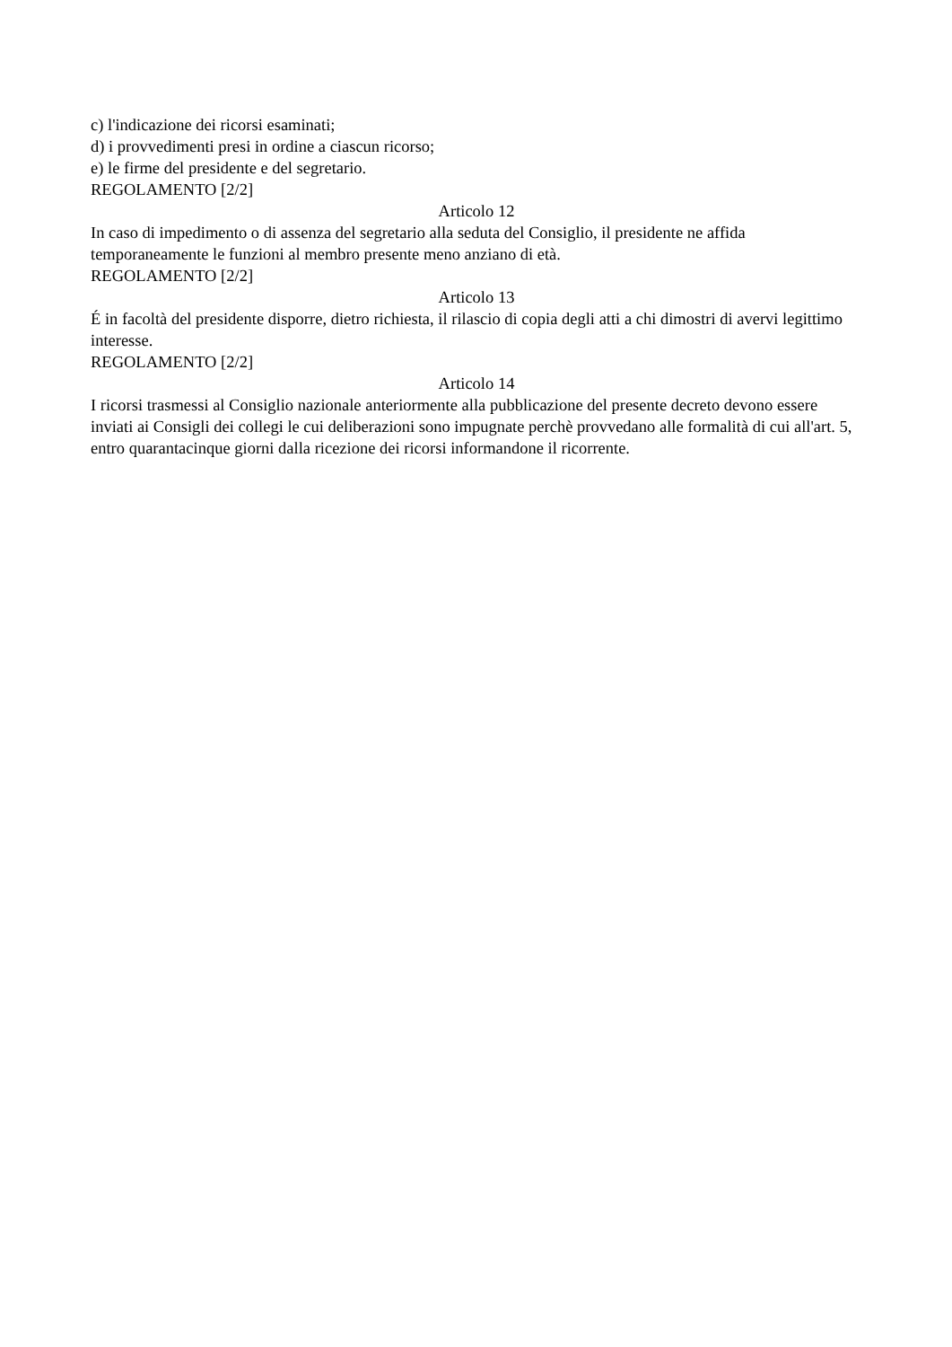c) l'indicazione dei ricorsi esaminati;
d) i provvedimenti presi in ordine a ciascun ricorso;
e) le firme del presidente e del segretario.
REGOLAMENTO [2/2]
Articolo 12
In caso di impedimento o di assenza del segretario alla seduta del Consiglio, il presidente ne affida temporaneamente le funzioni al membro presente meno anziano di età.
REGOLAMENTO [2/2]
Articolo 13
É in facoltà del presidente disporre, dietro richiesta, il rilascio di copia degli atti a chi dimostri di avervi legittimo interesse.
REGOLAMENTO [2/2]
Articolo 14
I ricorsi trasmessi al Consiglio nazionale anteriormente alla pubblicazione del presente decreto devono essere inviati ai Consigli dei collegi le cui deliberazioni sono impugnate perchè provvedano alle formalità di cui all'art. 5, entro quarantacinque giorni dalla ricezione dei ricorsi informandone il ricorrente.